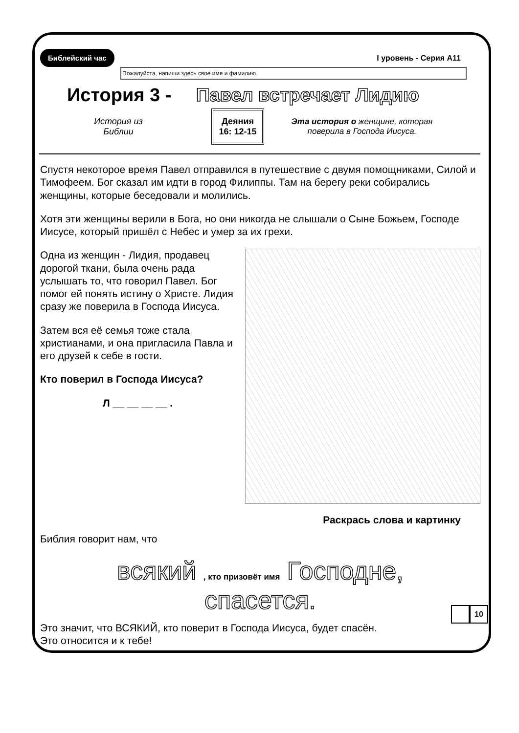Библейский час I уровень - Серия А11
Пожалуйста, напиши здесь свое имя и фамилию
История 3 - Павел встречает Лидию
История из
Библии
Деяния
16: 12-15
Эта история о женщине, которая поверила в Господа Иисуса.
Спустя некоторое время Павел отправился в путешествие с двумя помощниками, Силой и Тимофеем. Бог сказал им идти в город Филиппы. Там на берегу реки собирались женщины, которые беседовали и молились.
Хотя эти женщины верили в Бога, но они никогда не слышали о Сыне Божьем, Господе Иисусе, который пришёл с Небес и умер за их грехи.
Одна из женщин - Лидия, продавец дорогой ткани, была очень рада услышать то, что говорил Павел. Бог помог ей понять истину о Христе. Лидия сразу же поверила в Господа Иисуса.
Затем вся её семья тоже стала христианами, и она пригласила Павла и его друзей к себе в гости.
Кто поверил в Господа Иисуса?
Л __ __ __ __ .
Раскрась слова и картинку
Библия говорит нам, что
всякий , кто призовёт имя Господне,
спасется.
Это значит, что ВСЯКИЙ, кто поверит в Господа Иисуса, будет спасён.
Это относится и к тебе!
10